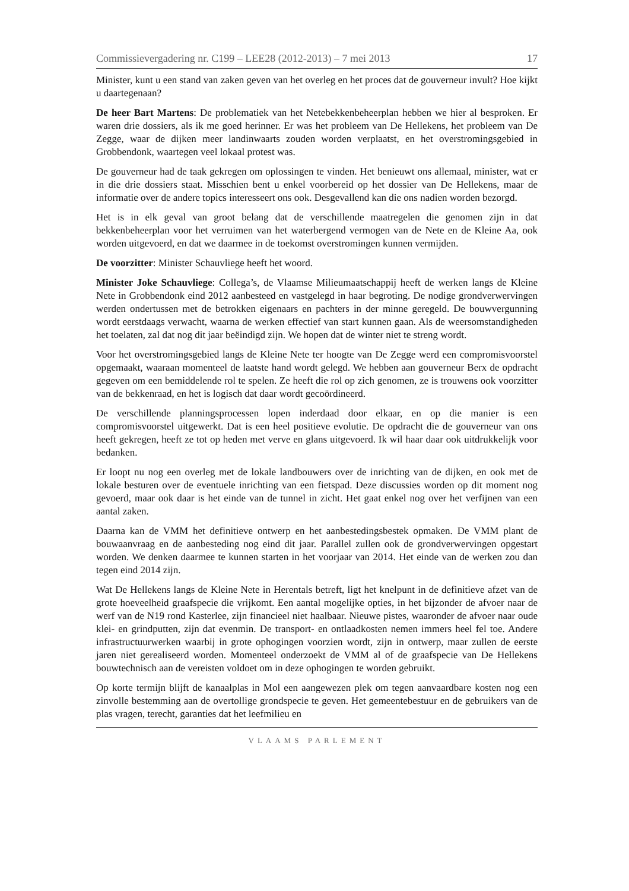Commissievergadering nr. C199 – LEE28 (2012-2013) – 7 mei 2013 17
Minister, kunt u een stand van zaken geven van het overleg en het proces dat de gouverneur invult? Hoe kijkt u daartegenaan?
De heer Bart Martens: De problematiek van het Netebekkenbeheerplan hebben we hier al besproken. Er waren drie dossiers, als ik me goed herinner. Er was het probleem van De Hellekens, het probleem van De Zegge, waar de dijken meer landinwaarts zouden worden verplaatst, en het overstromingsgebied in Grobbendonk, waartegen veel lokaal protest was.
De gouverneur had de taak gekregen om oplossingen te vinden. Het benieuwt ons allemaal, minister, wat er in die drie dossiers staat. Misschien bent u enkel voorbereid op het dossier van De Hellekens, maar de informatie over de andere topics interesseert ons ook. Desgevallend kan die ons nadien worden bezorgd.
Het is in elk geval van groot belang dat de verschillende maatregelen die genomen zijn in dat bekkenbeheerplan voor het verruimen van het waterbergend vermogen van de Nete en de Kleine Aa, ook worden uitgevoerd, en dat we daarmee in de toekomst overstromingen kunnen vermijden.
De voorzitter: Minister Schauvliege heeft het woord.
Minister Joke Schauvliege: Collega’s, de Vlaamse Milieumaatschappij heeft de werken langs de Kleine Nete in Grobbendonk eind 2012 aanbesteed en vastgelegd in haar begroting. De nodige grondverwervingen werden ondertussen met de betrokken eigenaars en pachters in der minne geregeld. De bouwvergunning wordt eerstdaags verwacht, waarna de werken effectief van start kunnen gaan. Als de weersomstandigheden het toelaten, zal dat nog dit jaar beëindigd zijn. We hopen dat de winter niet te streng wordt.
Voor het overstromingsgebied langs de Kleine Nete ter hoogte van De Zegge werd een compromisvoorstel opgemaakt, waaraan momenteel de laatste hand wordt gelegd. We hebben aan gouverneur Berx de opdracht gegeven om een bemiddelende rol te spelen. Ze heeft die rol op zich genomen, ze is trouwens ook voorzitter van de bekkenraad, en het is logisch dat daar wordt gecoördineerd.
De verschillende planningsprocessen lopen inderdaad door elkaar, en op die manier is een compromisvoorstel uitgewerkt. Dat is een heel positieve evolutie. De opdracht die de gouverneur van ons heeft gekregen, heeft ze tot op heden met verve en glans uitgevoerd. Ik wil haar daar ook uitdrukkelijk voor bedanken.
Er loopt nu nog een overleg met de lokale landbouwers over de inrichting van de dijken, en ook met de lokale besturen over de eventuele inrichting van een fietspad. Deze discussies worden op dit moment nog gevoerd, maar ook daar is het einde van de tunnel in zicht. Het gaat enkel nog over het verfijnen van een aantal zaken.
Daarna kan de VMM het definitieve ontwerp en het aanbestedingsbestek opmaken. De VMM plant de bouwaanvraag en de aanbesteding nog eind dit jaar. Parallel zullen ook de grondverwervingen opgestart worden. We denken daarmee te kunnen starten in het voorjaar van 2014. Het einde van de werken zou dan tegen eind 2014 zijn.
Wat De Hellekens langs de Kleine Nete in Herentals betreft, ligt het knelpunt in de definitieve afzet van de grote hoeveelheid graafspecie die vrijkomt. Een aantal mogelijke opties, in het bijzonder de afvoer naar de werf van de N19 rond Kasterlee, zijn financieel niet haalbaar. Nieuwe pistes, waaronder de afvoer naar oude klei- en grindputten, zijn dat evenmin. De transport- en ontlaadkosten nemen immers heel fel toe. Andere infrastructuurwerken waarbij in grote ophogingen voorzien wordt, zijn in ontwerp, maar zullen de eerste jaren niet gerealiseerd worden. Momenteel onderzoekt de VMM al of de graafspecie van De Hellekens bouwtechnisch aan de vereisten voldoet om in deze ophogingen te worden gebruikt.
Op korte termijn blijft de kanaalplas in Mol een aangewezen plek om tegen aanvaardbare kosten nog een zinvolle bestemming aan de overtollige grondspecie te geven. Het gemeentebestuur en de gebruikers van de plas vragen, terecht, garanties dat het leefmilieu en
VLAAMS PARLEMENT